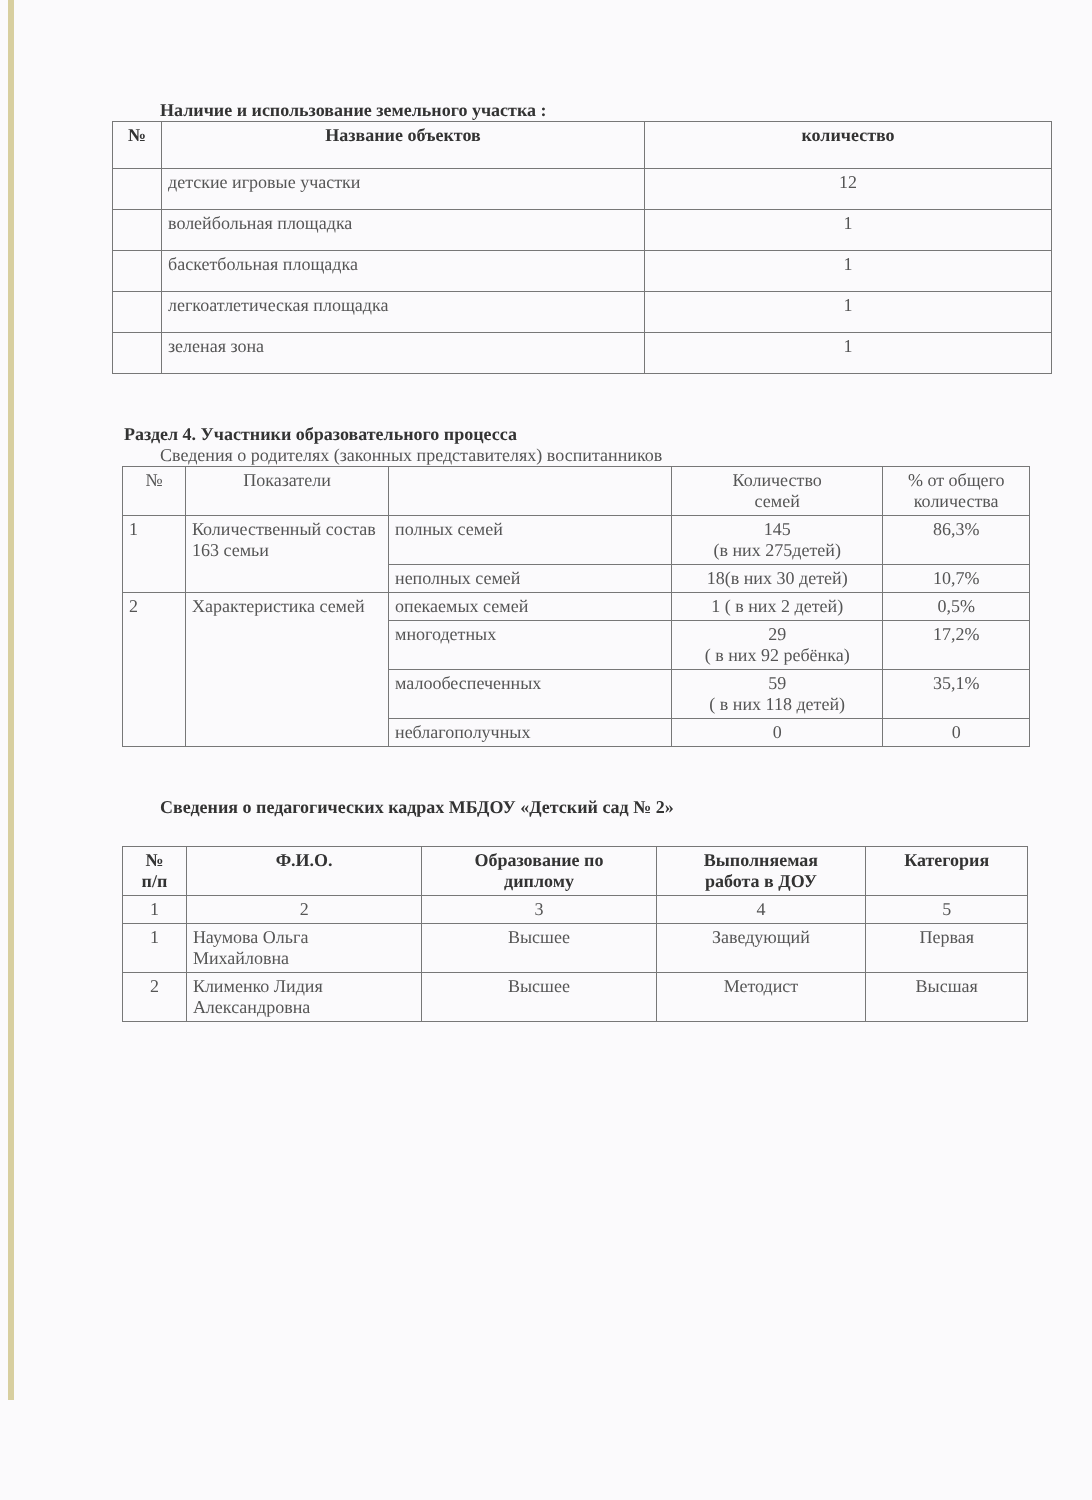Наличие и использование земельного участка :
| № | Название объектов | количество |
| --- | --- | --- |
| | детские игровые участки | 12 |
| | волейбольная площадка | 1 |
| | баскетбольная площадка | 1 |
| | легкоатлетическая площадка | 1 |
| | зеленая зона | 1 |
Раздел 4. Участники образовательного процесса
Сведения о родителях (законных представителях) воспитанников
| № | Показатели | | Количество семей | % от общего количества |
| 1 | Количественный состав 163 семьи | полных семей | 145 (в них 275детей) | 86,3% |
| | | неполных семей | 18(в них 30 детей) | 10,7% |
| 2 | Характеристика семей | опекаемых семей | 1 ( в них 2 детей) | 0,5% |
| | | многодетных | 29 ( в них 92 ребёнка) | 17,2% |
| | | малообеспеченных | 59 ( в них 118 детей) | 35,1% |
| | | неблагополучных | 0 | 0 |
Сведения о педагогических кадрах МБДОУ «Детский сад № 2»
| № п/п | Ф.И.О. | Образование по диплому | Выполняемая работа в ДОУ | Категория |
| --- | --- | --- | --- | --- |
| 1 | 2 | 3 | 4 | 5 |
| 1 | Наумова Ольга Михайловна | Высшее | Заведующий | Первая |
| 2 | Клименко Лидия Александровна | Высшее | Методист | Высшая |